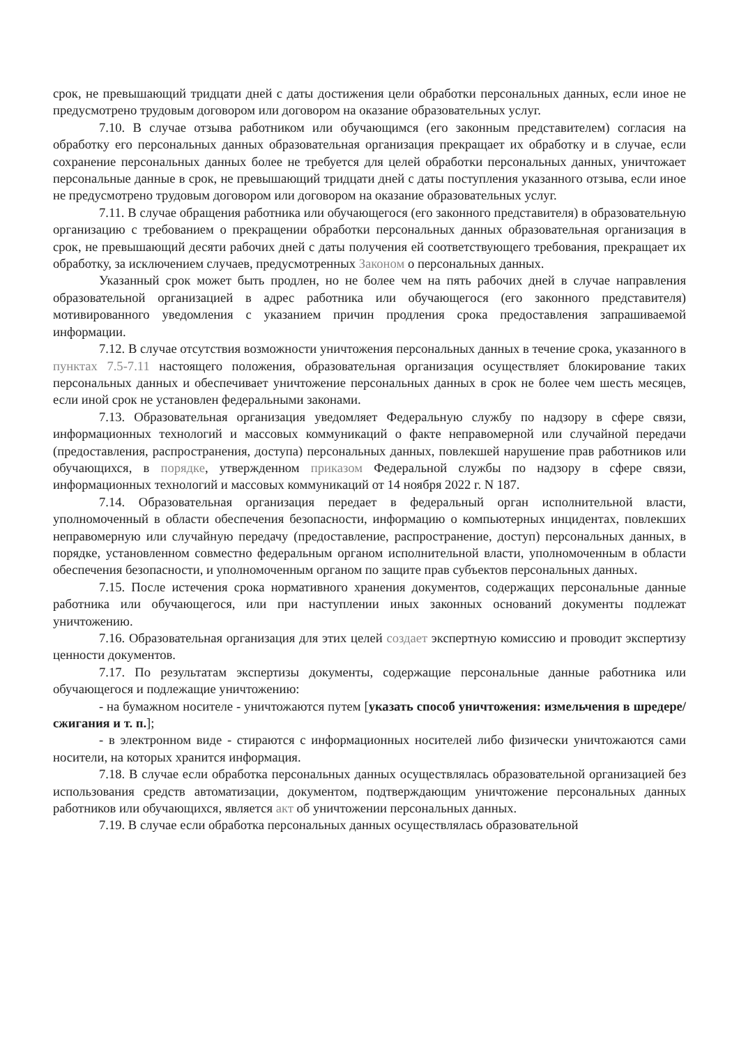срок, не превышающий тридцати дней с даты достижения цели обработки персональных данных, если иное не предусмотрено трудовым договором или договором на оказание образовательных услуг.
7.10. В случае отзыва работником или обучающимся (его законным представителем) согласия на обработку его персональных данных образовательная организация прекращает их обработку и в случае, если сохранение персональных данных более не требуется для целей обработки персональных данных, уничтожает персональные данные в срок, не превышающий тридцати дней с даты поступления указанного отзыва, если иное не предусмотрено трудовым договором или договором на оказание образовательных услуг.
7.11. В случае обращения работника или обучающегося (его законного представителя) в образовательную организацию с требованием о прекращении обработки персональных данных образовательная организация в срок, не превышающий десяти рабочих дней с даты получения ей соответствующего требования, прекращает их обработку, за исключением случаев, предусмотренных Законом о персональных данных.
Указанный срок может быть продлен, но не более чем на пять рабочих дней в случае направления образовательной организацией в адрес работника или обучающегося (его законного представителя) мотивированного уведомления с указанием причин продления срока предоставления запрашиваемой информации.
7.12. В случае отсутствия возможности уничтожения персональных данных в течение срока, указанного в пунктах 7.5-7.11 настоящего положения, образовательная организация осуществляет блокирование таких персональных данных и обеспечивает уничтожение персональных данных в срок не более чем шесть месяцев, если иной срок не установлен федеральными законами.
7.13. Образовательная организация уведомляет Федеральную службу по надзору в сфере связи, информационных технологий и массовых коммуникаций о факте неправомерной или случайной передачи (предоставления, распространения, доступа) персональных данных, повлекшей нарушение прав работников или обучающихся, в порядке, утвержденном приказом Федеральной службы по надзору в сфере связи, информационных технологий и массовых коммуникаций от 14 ноября 2022 г. N 187.
7.14. Образовательная организация передает в федеральный орган исполнительной власти, уполномоченный в области обеспечения безопасности, информацию о компьютерных инцидентах, повлекших неправомерную или случайную передачу (предоставление, распространение, доступ) персональных данных, в порядке, установленном совместно федеральным органом исполнительной власти, уполномоченным в области обеспечения безопасности, и уполномоченным органом по защите прав субъектов персональных данных.
7.15. После истечения срока нормативного хранения документов, содержащих персональные данные работника или обучающегося, или при наступлении иных законных оснований документы подлежат уничтожению.
7.16. Образовательная организация для этих целей создает экспертную комиссию и проводит экспертизу ценности документов.
7.17. По результатам экспертизы документы, содержащие персональные данные работника или обучающегося и подлежащие уничтожению:
- на бумажном носителе - уничтожаются путем [указать способ уничтожения: измельчения в шредере/сжигания и т. п.];
- в электронном виде - стираются с информационных носителей либо физически уничтожаются сами носители, на которых хранится информация.
7.18. В случае если обработка персональных данных осуществлялась образовательной организацией без использования средств автоматизации, документом, подтверждающим уничтожение персональных данных работников или обучающихся, является акт об уничтожении персональных данных.
7.19. В случае если обработка персональных данных осуществлялась образовательной